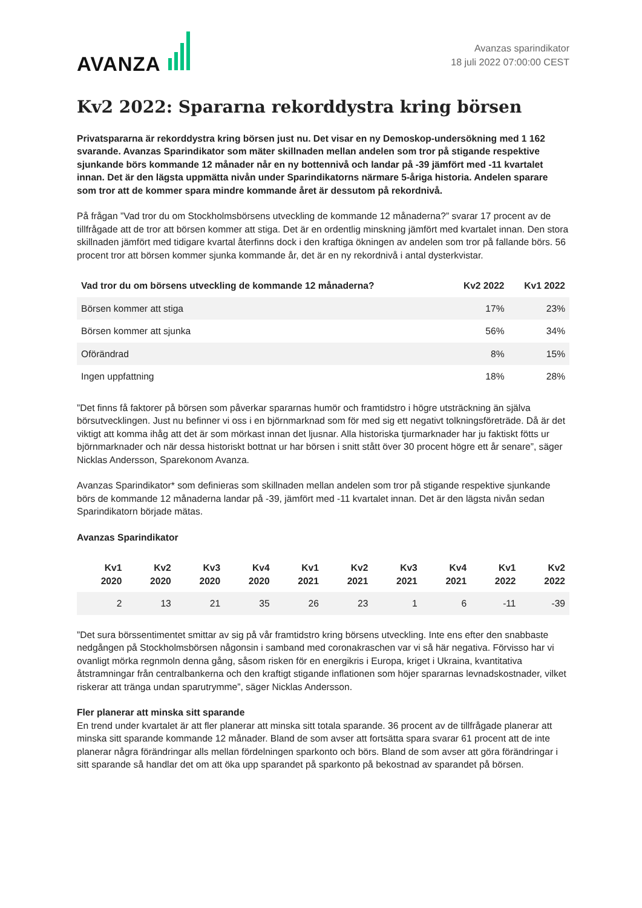AVANZA
Avanzas sparindikator
18 juli 2022 07:00:00 CEST
Kv2 2022: Spararna rekorddystra kring börsen
Privatspararna är rekorddystra kring börsen just nu. Det visar en ny Demoskop-undersökning med 1 162 svarande. Avanzas Sparindikator som mäter skillnaden mellan andelen som tror på stigande respektive sjunkande börs kommande 12 månader når en ny bottennivå och landar på -39 jämfört med -11 kvartalet innan. Det är den lägsta uppmätta nivån under Sparindikatorns närmare 5-åriga historia. Andelen sparare som tror att de kommer spara mindre kommande året är dessutom på rekordnivå.
På frågan ”Vad tror du om Stockholmsbörsens utveckling de kommande 12 månaderna?” svarar 17 procent av de tillfrågade att de tror att börsen kommer att stiga. Det är en ordentlig minskning jämfört med kvartalet innan. Den stora skillnaden jämfört med tidigare kvartal återfinns dock i den kraftiga ökningen av andelen som tror på fallande börs. 56 procent tror att börsen kommer sjunka kommande år, det är en ny rekordnivå i antal dysterkvistar.
| Vad tror du om börsens utveckling de kommande 12 månaderna? | Kv2 2022 | Kv1 2022 |
| --- | --- | --- |
| Börsen kommer att stiga | 17% | 23% |
| Börsen kommer att sjunka | 56% | 34% |
| Oförändrad | 8% | 15% |
| Ingen uppfattning | 18% | 28% |
”Det finns få faktorer på börsen som påverkar spararnas humör och framtidstro i högre utsträckning än själva börsutvecklingen. Just nu befinner vi oss i en björnmarknad som för med sig ett negativt tolkningsföreträde. Då är det viktigt att komma ihåg att det är som mörkast innan det ljusnar. Alla historiska tjurmarknader har ju faktiskt fötts ur björnmarknader och när dessa historiskt bottnat ur har börsen i snitt stått över 30 procent högre ett år senare”, säger Nicklas Andersson, Sparekonom Avanza.
Avanzas Sparindikator* som definieras som skillnaden mellan andelen som tror på stigande respektive sjunkande börs de kommande 12 månaderna landar på -39, jämfört med -11 kvartalet innan. Det är den lägsta nivån sedan Sparindikatorn började mätas.
Avanzas Sparindikator
| Kv1 2020 | Kv2 2020 | Kv3 2020 | Kv4 2020 | Kv1 2021 | Kv2 2021 | Kv3 2021 | Kv4 2021 | Kv1 2022 | Kv2 2022 |
| --- | --- | --- | --- | --- | --- | --- | --- | --- | --- |
| 2 | 13 | 21 | 35 | 26 | 23 | 1 | 6 | -11 | -39 |
”Det sura börssentimentet smittar av sig på vår framtidstro kring börsens utveckling. Inte ens efter den snabbaste nedgången på Stockholmsbörsen någonsin i samband med coronakraschen var vi så här negativa. Förvisso har vi ovanligt mörka regnmoln denna gång, såsom risken för en energikris i Europa, kriget i Ukraina, kvantitativa åtstramningar från centralbankerna och den kraftigt stigande inflationen som höjer spararnas levnadskostnader, vilket riskerar att tränga undan sparutrymme”, säger Nicklas Andersson.
Fler planerar att minska sitt sparande
En trend under kvartalet är att fler planerar att minska sitt totala sparande. 36 procent av de tillfrågade planerar att minska sitt sparande kommande 12 månader. Bland de som avser att fortsätta spara svarar 61 procent att de inte planerar några förändringar alls mellan fördelningen sparkonto och börs. Bland de som avser att göra förändringar i sitt sparande så handlar det om att öka upp sparandet på sparkonto på bekostnad av sparandet på börsen.